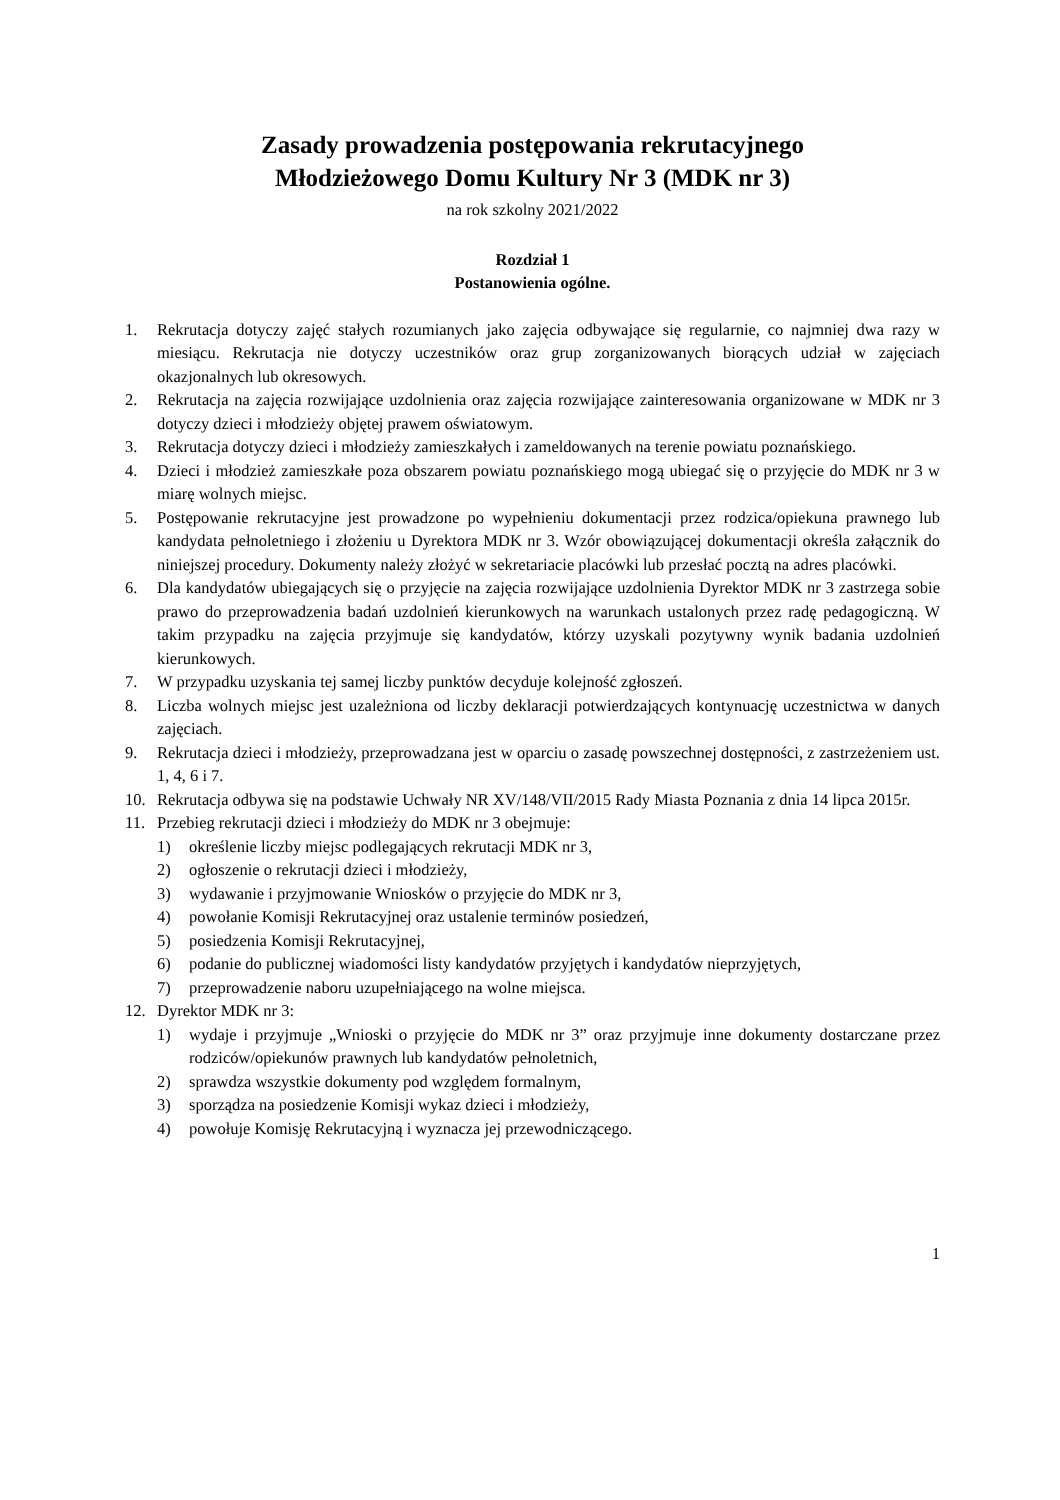Zasady prowadzenia postępowania rekrutacyjnego
Młodzieżowego Domu Kultury Nr 3 (MDK nr 3)
na rok szkolny 2021/2022
Rozdział 1
Postanowienia ogólne.
1. Rekrutacja dotyczy zajęć stałych rozumianych jako zajęcia odbywające się regularnie, co najmniej dwa razy w miesiącu. Rekrutacja nie dotyczy uczestników oraz grup zorganizowanych biorących udział w zajęciach okazjonalnych lub okresowych.
2. Rekrutacja na zajęcia rozwijające uzdolnienia oraz zajęcia rozwijające zainteresowania organizowane w MDK nr 3 dotyczy dzieci i młodzieży objętej prawem oświatowym.
3. Rekrutacja dotyczy dzieci i młodzieży zamieszkałych i zameldowanych na terenie powiatu poznańskiego.
4. Dzieci i młodzież zamieszkałe poza obszarem powiatu poznańskiego mogą ubiegać się o przyjęcie do MDK nr 3 w miarę wolnych miejsc.
5. Postępowanie rekrutacyjne jest prowadzone po wypełnieniu dokumentacji przez rodzica/opiekuna prawnego lub kandydata pełnoletniego i złożeniu u Dyrektora MDK nr 3. Wzór obowiązującej dokumentacji określa załącznik do niniejszej procedury. Dokumenty należy złożyć w sekretariacie placówki lub przesłać pocztą na adres placówki.
6. Dla kandydatów ubiegających się o przyjęcie na zajęcia rozwijające uzdolnienia Dyrektor MDK nr 3 zastrzega sobie prawo do przeprowadzenia badań uzdolnień kierunkowych na warunkach ustalonych przez radę pedagogiczną. W takim przypadku na zajęcia przyjmuje się kandydatów, którzy uzyskali pozytywny wynik badania uzdolnień kierunkowych.
7. W przypadku uzyskania tej samej liczby punktów decyduje kolejność zgłoszeń.
8. Liczba wolnych miejsc jest uzależniona od liczby deklaracji potwierdzających kontynuację uczestnictwa w danych zajęciach.
9. Rekrutacja dzieci i młodzieży, przeprowadzana jest w oparciu o zasadę powszechnej dostępności, z zastrzeżeniem ust. 1, 4, 6 i 7.
10. Rekrutacja odbywa się na podstawie Uchwały NR XV/148/VII/2015 Rady Miasta Poznania z dnia 14 lipca 2015r.
11. Przebieg rekrutacji dzieci i młodzieży do MDK nr 3 obejmuje:
1) określenie liczby miejsc podlegających rekrutacji MDK nr 3,
2) ogłoszenie o rekrutacji dzieci i młodzieży,
3) wydawanie i przyjmowanie Wniosków o przyjęcie do MDK nr 3,
4) powołanie Komisji Rekrutacyjnej oraz ustalenie terminów posiedzeń,
5) posiedzenia Komisji Rekrutacyjnej,
6) podanie do publicznej wiadomości listy kandydatów przyjętych i kandydatów nieprzyjętych,
7) przeprowadzenie naboru uzupełniającego na wolne miejsca.
12. Dyrektor MDK nr 3:
1) wydaje i przyjmuje „Wnioski o przyjęcie do MDK nr 3” oraz przyjmuje inne dokumenty dostarczane przez rodziców/opiekunów prawnych lub kandydatów pełnoletnich,
2) sprawdza wszystkie dokumenty pod względem formalnym,
3) sporządza na posiedzenie Komisji wykaz dzieci i młodzieży,
4) powołuje Komisję Rekrutacyjną i wyznacza jej przewodniczącego.
1